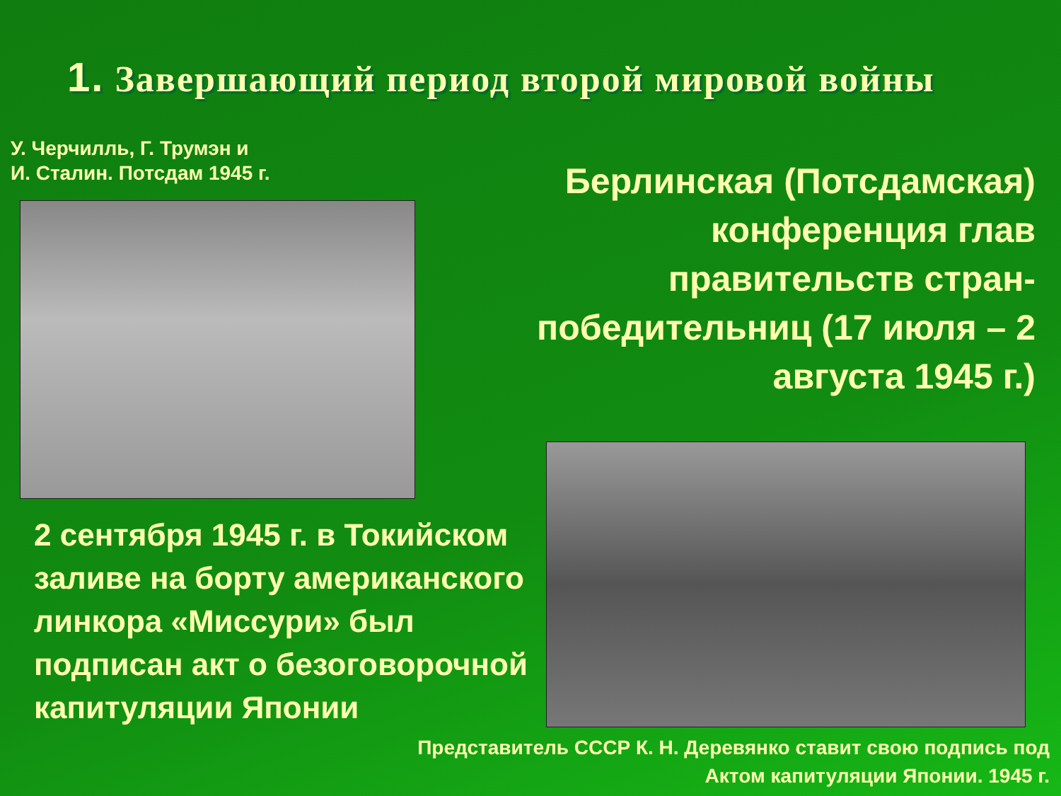1. Завершающий период второй мировой войны
У. Черчилль, Г. Трумэн и
И. Сталин. Потсдам 1945 г.
Берлинская (Потсдамская) конференция глав правительств стран-победительниц (17 июля – 2 августа 1945 г.)
2 сентября 1945 г. в Токийском заливе на борту американского линкора «Миссури» был подписан акт о безоговорочной капитуляции Японии
Представитель СССР К. Н. Деревянко ставит свою подпись под Актом капитуляции Японии. 1945 г.